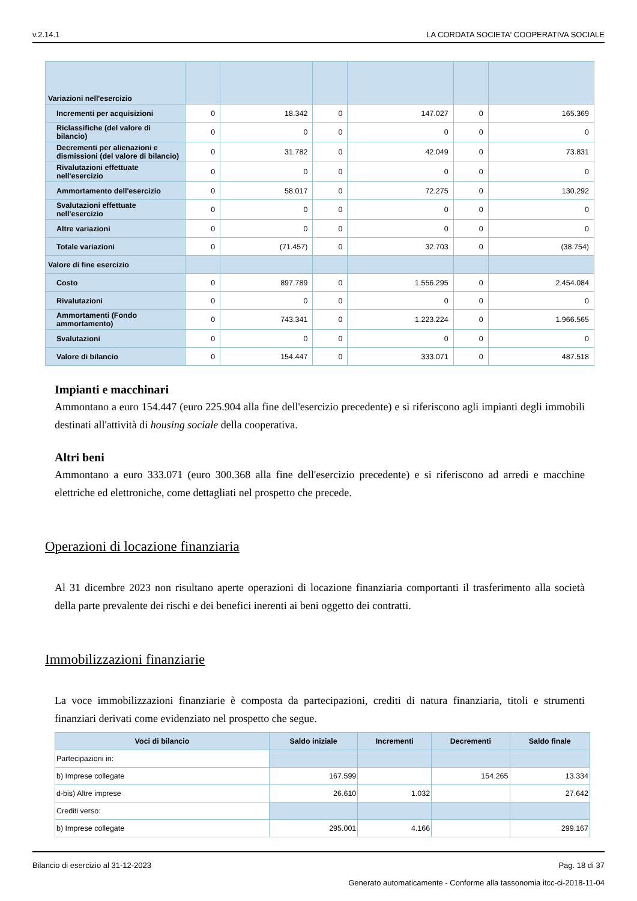v.2.14.1 LA CORDATA SOCIETA' COOPERATIVA SOCIALE
| Variazioni nell'esercizio | | | | | | |
| Incrementi per acquisizioni | 0 | 18.342 | 0 | 147.027 | 0 | 165.369 |
| Riclassifiche (del valore di bilancio) | 0 | 0 | 0 | 0 | 0 | 0 |
| Decrementi per alienazioni e dismissioni (del valore di bilancio) | 0 | 31.782 | 0 | 42.049 | 0 | 73.831 |
| Rivalutazioni effettuate nell'esercizio | 0 | 0 | 0 | 0 | 0 | 0 |
| Ammortamento dell'esercizio | 0 | 58.017 | 0 | 72.275 | 0 | 130.292 |
| Svalutazioni effettuate nell'esercizio | 0 | 0 | 0 | 0 | 0 | 0 |
| Altre variazioni | 0 | 0 | 0 | 0 | 0 | 0 |
| Totale variazioni | 0 | (71.457) | 0 | 32.703 | 0 | (38.754) |
| Valore di fine esercizio | | | | | | |
| Costo | 0 | 897.789 | 0 | 1.556.295 | 0 | 2.454.084 |
| Rivalutazioni | 0 | 0 | 0 | 0 | 0 | 0 |
| Ammortamenti (Fondo ammortamento) | 0 | 743.341 | 0 | 1.223.224 | 0 | 1.966.565 |
| Svalutazioni | 0 | 0 | 0 | 0 | 0 | 0 |
| Valore di bilancio | 0 | 154.447 | 0 | 333.071 | 0 | 487.518 |
Impianti e macchinari
Ammontano a euro 154.447 (euro 225.904 alla fine dell'esercizio precedente) e si riferiscono agli impianti degli immobili destinati all'attività di housing sociale della cooperativa.
Altri beni
Ammontano a euro 333.071 (euro 300.368 alla fine dell'esercizio precedente) e si riferiscono ad arredi e macchine elettriche ed elettroniche, come dettagliati nel prospetto che precede.
Operazioni di locazione finanziaria
Al 31 dicembre 2023 non risultano aperte operazioni di locazione finanziaria comportanti il trasferimento alla società della parte prevalente dei rischi e dei benefici inerenti ai beni oggetto dei contratti.
Immobilizzazioni finanziarie
La voce immobilizzazioni finanziarie è composta da partecipazioni, crediti di natura finanziaria, titoli e strumenti finanziari derivati come evidenziato nel prospetto che segue.
| Voci di bilancio | Saldo iniziale | Incrementi | Decrementi | Saldo finale |
| --- | --- | --- | --- | --- |
| Partecipazioni in: | | | | |
| b) Imprese collegate | 167.599 | | 154.265 | 13.334 |
| d-bis) Altre imprese | 26.610 | 1.032 | | 27.642 |
| Crediti verso: | | | | |
| b) Imprese collegate | 295.001 | 4.166 | | 299.167 |
Bilancio di esercizio al 31-12-2023 Pag. 18 di 37
Generato automaticamente - Conforme alla tassonomia itcc-ci-2018-11-04